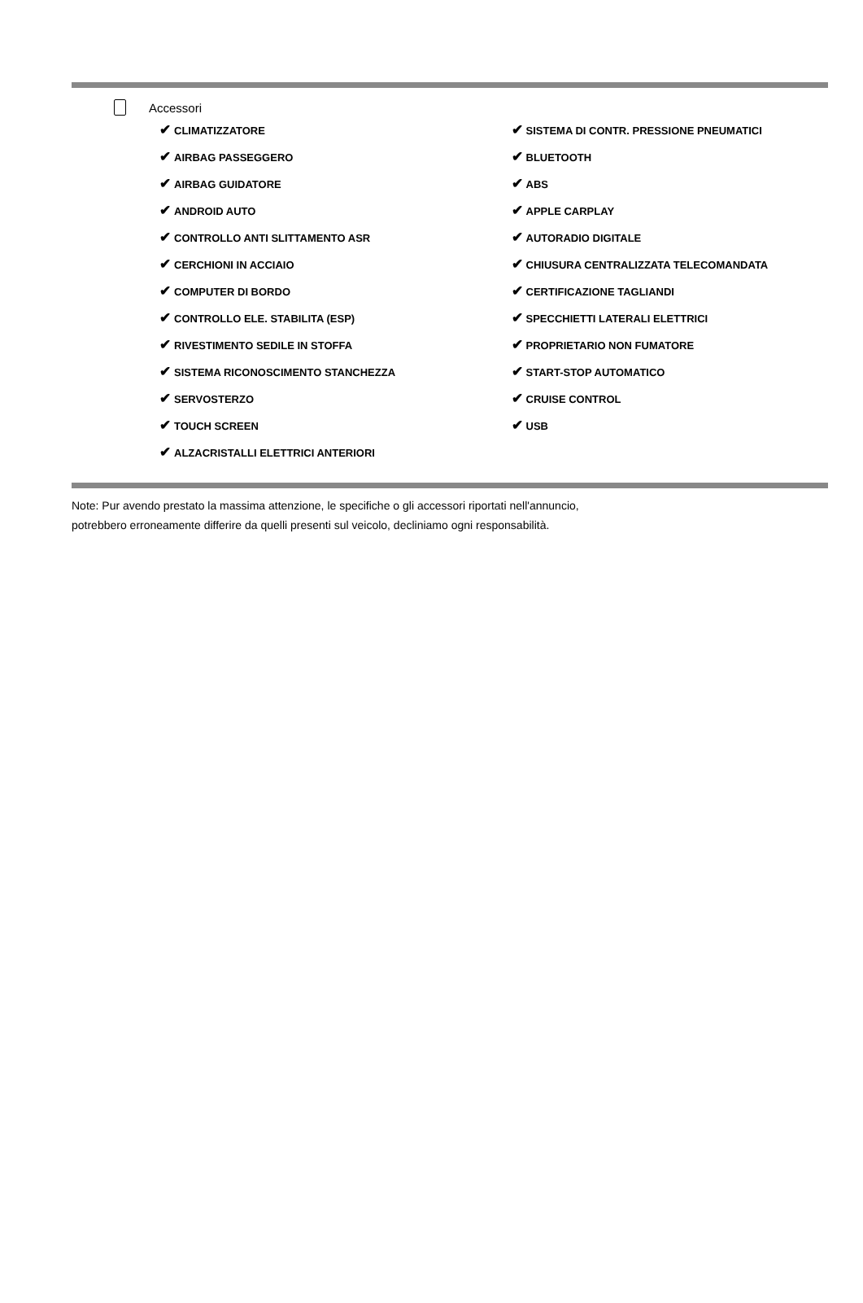Accessori
✔ CLIMATIZZATORE
✔ AIRBAG PASSEGGERO
✔ AIRBAG GUIDATORE
✔ ANDROID AUTO
✔ CONTROLLO ANTI SLITTAMENTO ASR
✔ CERCHIONI IN ACCIAIO
✔ COMPUTER DI BORDO
✔ CONTROLLO ELE. STABILITA (ESP)
✔ RIVESTIMENTO SEDILE IN STOFFA
✔ SISTEMA RICONOSCIMENTO STANCHEZZA
✔ SERVOSTERZO
✔ TOUCH SCREEN
✔ ALZACRISTALLI ELETTRICI ANTERIORI
✔ SISTEMA DI CONTR. PRESSIONE PNEUMATICI
✔ BLUETOOTH
✔ ABS
✔ APPLE CARPLAY
✔ AUTORADIO DIGITALE
✔ CHIUSURA CENTRALIZZATA TELECOMANDATA
✔ CERTIFICAZIONE TAGLIANDI
✔ SPECCHIETTI LATERALI ELETTRICI
✔ PROPRIETARIO NON FUMATORE
✔ START-STOP AUTOMATICO
✔ CRUISE CONTROL
✔ USB
Note: Pur avendo prestato la massima attenzione, le specifiche o gli accessori riportati nell'annuncio,
potrebbero erroneamente differire da quelli presenti sul veicolo, decliniamo ogni responsabilità.